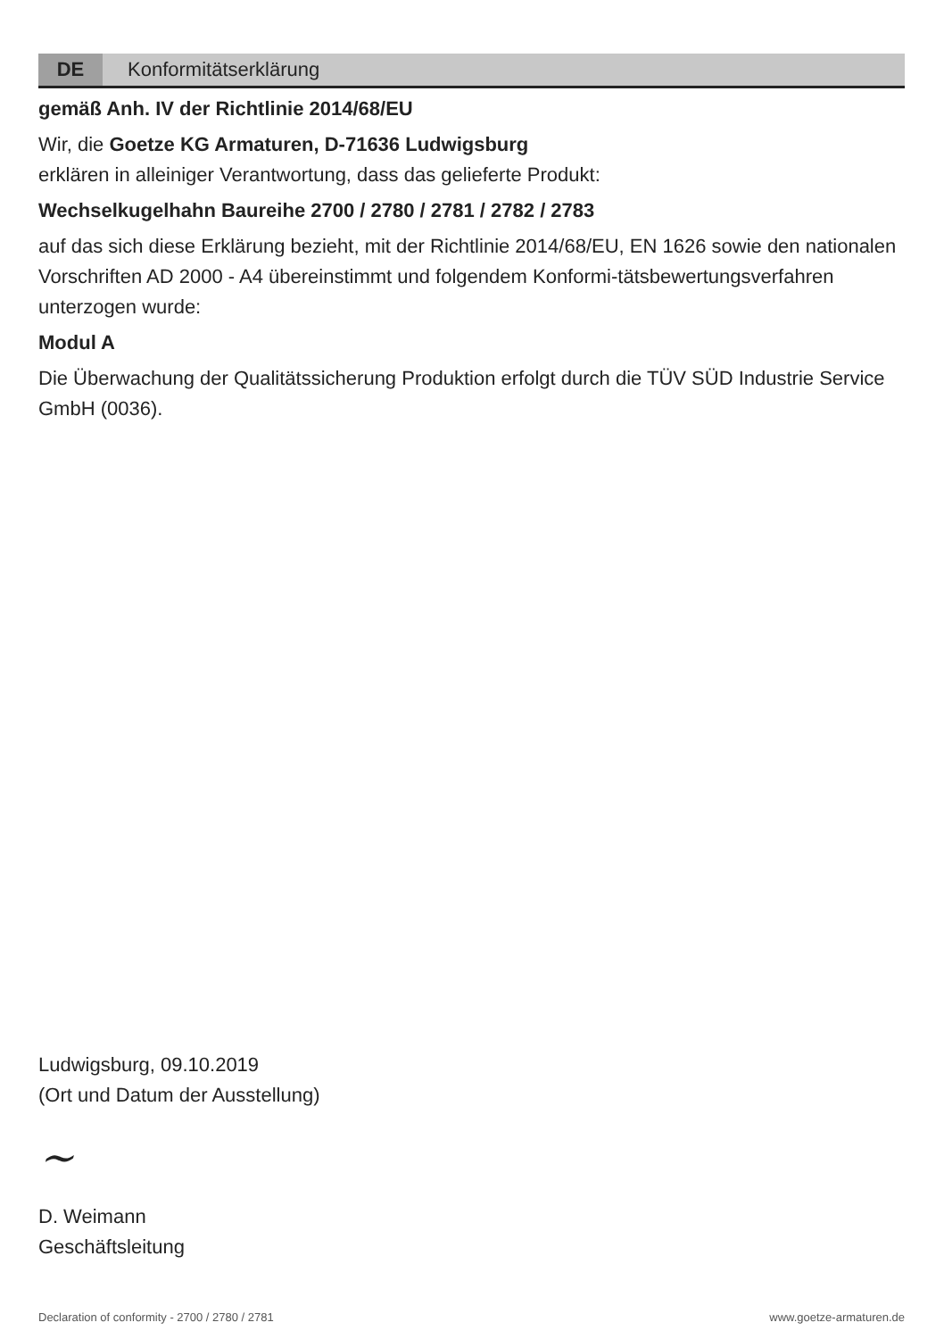DE
Konformitätserklärung
gemäß Anh. IV der Richtlinie 2014/68/EU
Wir, die Goetze KG Armaturen, D-71636 Ludwigsburg
erklären in alleiniger Verantwortung, dass das gelieferte Produkt:
Wechselkugelhahn Baureihe 2700 / 2780 / 2781 / 2782 / 2783
auf das sich diese Erklärung bezieht, mit der Richtlinie 2014/68/EU, EN 1626 sowie den nationalen Vorschriften AD 2000 - A4 übereinstimmt und folgendem Konformi-tätsbewertungsverfahren unterzogen wurde:
Modul A
Die Überwachung der Qualitätssicherung Produktion erfolgt durch die TÜV SÜD Industrie Service GmbH (0036).
Ludwigsburg, 09.10.2019
(Ort und Datum der Ausstellung)
~
D. Weimann
Geschäftsleitung
Declaration of conformity - 2700 / 2780 / 2781 www.goetze-armaturen.de